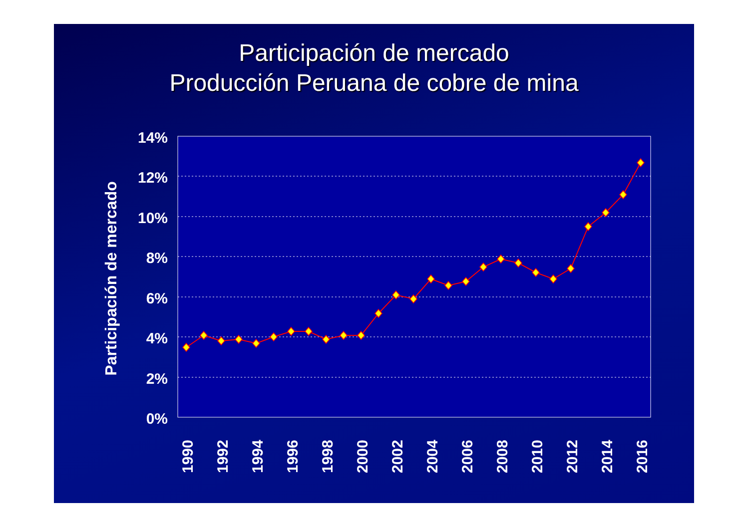Participación de mercado
Producción Peruana de cobre de mina
14%
12%
10%
8%
6%
4%
2%
0%
Participación de mercado
1990
1992
1994
1996
1998
2000
2002
2004
2006
2008
2010
2012
2014
2016